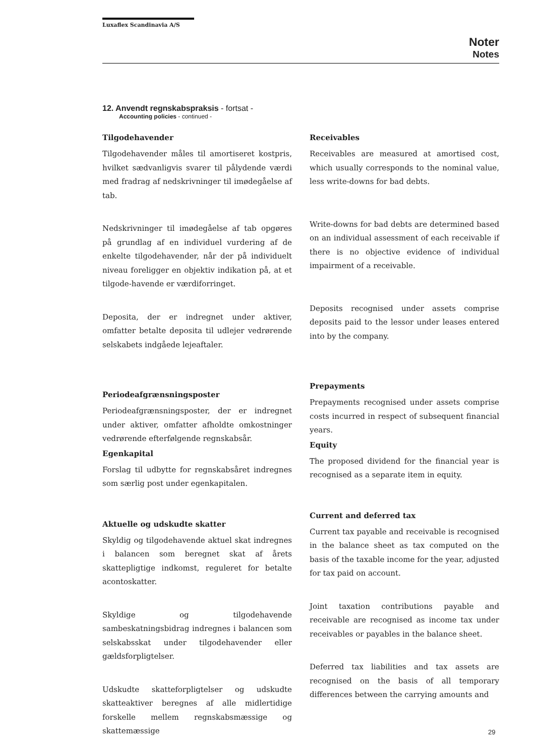Luxaflex Scandinavia A/S
Noter
Notes
12. Anvendt regnskabspraksis - fortsat -
Accounting policies - continued -
Tilgodehavender
Tilgodehavender måles til amortiseret kostpris, hvilket sædvanligvis svarer til pålydende værdi med fradrag af nedskrivninger til imødegåelse af tab.
Nedskrivninger til imødegåelse af tab opgøres på grundlag af en individuel vurdering af de enkelte tilgodehavender, når der på individuelt niveau foreligger en objektiv indikation på, at et tilgode-havende er værdiforringet.
Deposita, der er indregnet under aktiver, omfatter betalte deposita til udlejer vedrørende selskabets indgåede lejeaftaler.
Periodeafgrænsningsposter
Periodeafgrænsningsposter, der er indregnet under aktiver, omfatter afholdte omkostninger vedrørende efterfølgende regnskabsår.
Egenkapital
Forslag til udbytte for regnskabsåret indregnes som særlig post under egenkapitalen.
Aktuelle og udskudte skatter
Skyldig og tilgodehavende aktuel skat indregnes i balancen som beregnet skat af årets skattepligtige indkomst, reguleret for betalte acontoskatter.
Skyldige og tilgodehavende sambeskatningsbidrag indregnes i balancen som selskabsskat under tilgodehavender eller gældsforpligtelser.
Udskudte skatteforpligtelser og udskudte skatteaktiver beregnes af alle midlertidige forskelle mellem regnskabsmæssige og skattemæssige
Receivables
Receivables are measured at amortised cost, which usually corresponds to the nominal value, less write-downs for bad debts.
Write-downs for bad debts are determined based on an individual assessment of each receivable if there is no objective evidence of individual impairment of a receivable.
Deposits recognised under assets comprise deposits paid to the lessor under leases entered into by the company.
Prepayments
Prepayments recognised under assets comprise costs incurred in respect of subsequent financial years.
Equity
The proposed dividend for the financial year is recognised as a separate item in equity.
Current and deferred tax
Current tax payable and receivable is recognised in the balance sheet as tax computed on the basis of the taxable income for the year, adjusted for tax paid on account.
Joint taxation contributions payable and receivable are recognised as income tax under receivables or payables in the balance sheet.
Deferred tax liabilities and tax assets are recognised on the basis of all temporary differences between the carrying amounts and
29